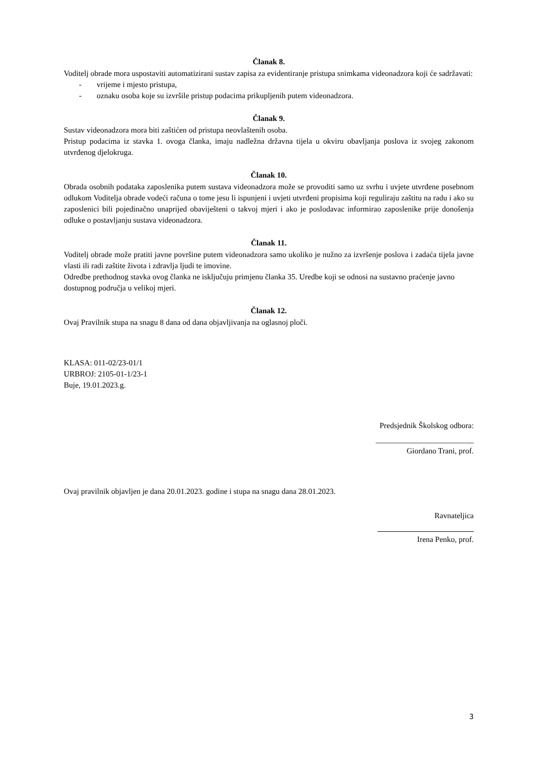Članak 8.
Voditelj obrade mora uspostaviti automatizirani sustav zapisa za evidentiranje pristupa snimkama videonadzora koji će sadržavati:
- vrijeme i mjesto pristupa,
- oznaku osoba koje su izvršile pristup podacima prikupljenih putem videonadzora.
Članak 9.
Sustav videonadzora mora biti zaštićen od pristupa neovlaštenih osoba.
Pristup podacima iz stavka 1. ovoga članka, imaju nadležna državna tijela u okviru obavljanja poslova iz svojeg zakonom utvrđenog djelokruga.
Članak 10.
Obrada osobnih podataka zaposlenika putem sustava videonadzora može se provoditi samo uz svrhu i uvjete utvrđene posebnom odlukom Voditelja obrade vodeći računa o tome jesu li ispunjeni i uvjeti utvrđeni propisima koji reguliraju zaštitu na radu i ako su zaposlenici bili pojedinačno unaprijed obaviješteni o takvoj mjeri i ako je poslodavac informirao zaposlenike prije donošenja odluke o postavljanju sustava videonadzora.
Članak 11.
Voditelj obrade može pratiti javne površine putem videonadzora samo ukoliko je nužno za izvršenje poslova i zadaća tijela javne vlasti ili radi zaštite života i zdravlja ljudi te imovine.
Odredbe prethodnog stavka ovog članka ne isključuju primjenu članka 35. Uredbe koji se odnosi na sustavno praćenje javno dostupnog područja u velikoj mjeri.
Članak 12.
Ovaj Pravilnik stupa na snagu 8 dana od dana objavljivanja na oglasnoj ploči.
KLASA: 011-02/23-01/1
URBROJ: 2105-01-1/23-1
Buje, 19.01.2023.g.
Predsjednik Školskog odbora:
_________________________
Giordano Trani, prof.
Ovaj pravilnik objavljen je dana 20.01.2023. godine i stupa na snagu dana 28.01.2023.
Ravnateljica
Irena Penko, prof.
3